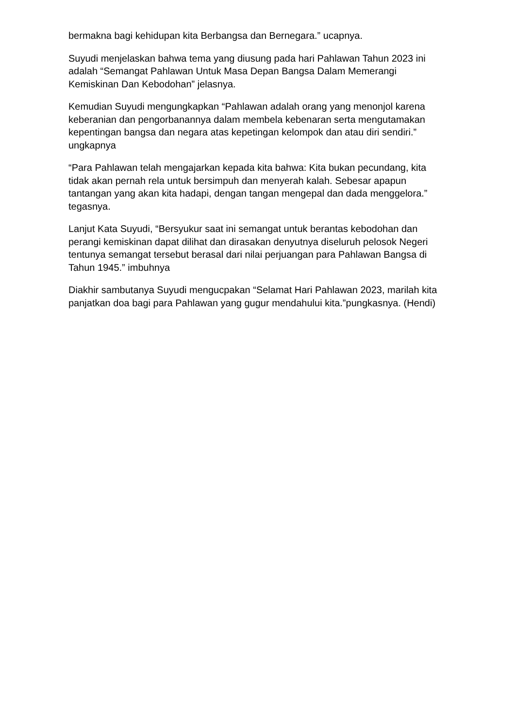bermakna bagi kehidupan kita Berbangsa dan Bernegara.” ucapnya.
Suyudi menjelaskan bahwa tema yang diusung pada hari Pahlawan Tahun 2023 ini adalah “Semangat Pahlawan Untuk Masa Depan Bangsa Dalam Memerangi Kemiskinan Dan Kebodohan” jelasnya.
Kemudian Suyudi mengungkapkan “Pahlawan adalah orang yang menonjol karena keberanian dan pengorbanannya dalam membela kebenaran serta mengutamakan kepentingan bangsa dan negara atas kepetingan kelompok dan atau diri sendiri.” ungkapnya
“Para Pahlawan telah mengajarkan kepada kita bahwa: Kita bukan pecundang, kita tidak akan pernah rela untuk bersimpuh dan menyerah kalah. Sebesar apapun tantangan yang akan kita hadapi, dengan tangan mengepal dan dada menggelora.” tegasnya.
Lanjut Kata Suyudi, “Bersyukur saat ini semangat untuk berantas kebodohan dan perangi kemiskinan dapat dilihat dan dirasakan denyutnya diseluruh pelosok Negeri tentunya semangat tersebut berasal dari nilai perjuangan para Pahlawan Bangsa di Tahun 1945.” imbuhnya
Diakhir sambutanya Suyudi mengucpakan “Selamat Hari Pahlawan 2023, marilah kita panjatkan doa bagi para Pahlawan yang gugur mendahului kita.”pungkasnya. (Hendi)